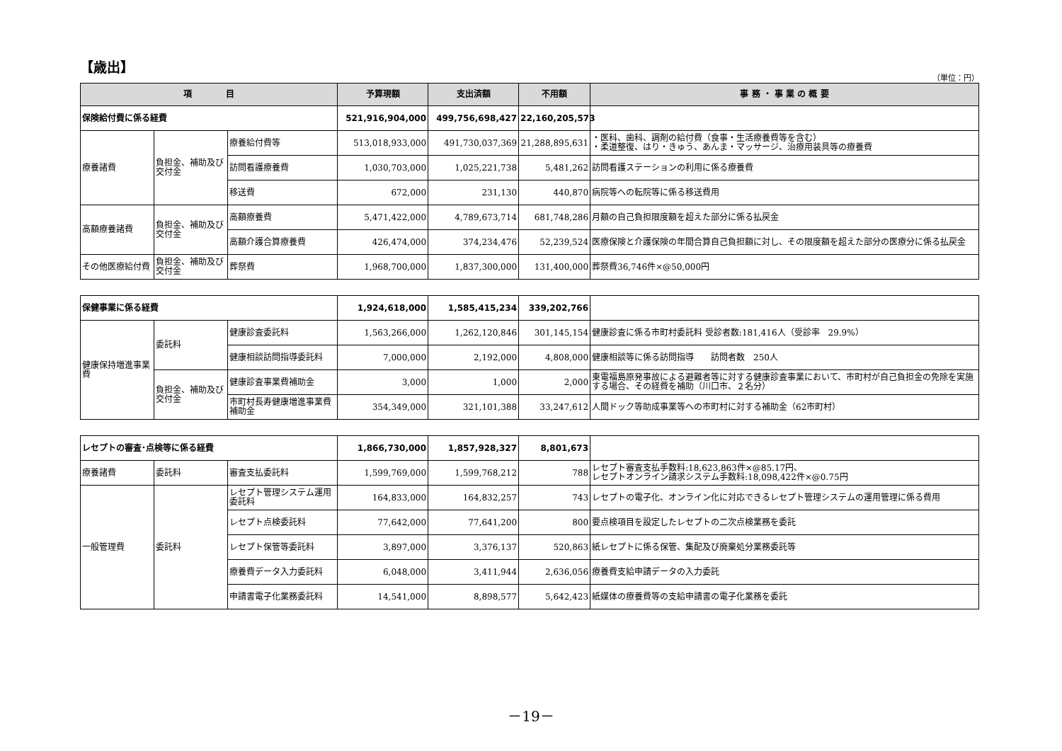【歳出】
（単位：円）
| 項 目 | | | 予算現額 | 支出済額 | 不用額 | 事 務 ・ 事 業 の 概 要 |
| --- | --- | --- | --- | --- | --- | --- |
| 保険給付費に係る経費 | | | 521,916,904,000 | 499,756,698,427 | 22,160,205,573 | |
| 療養諸費 | 負担金、補助及び交付金 | 療養給付費等 | 513,018,933,000 | 491,730,037,369 | 21,288,895,631 | ・医科、歯科、調剤の給付費（食事・生活療養費等を含む） ・柔道整復、はり・きゅう、あんま・マッサージ、治療用装具等の療養費 |
| | | 訪問看護療養費 | 1,030,703,000 | 1,025,221,738 | 5,481,262 | 訪問看護ステーションの利用に係る療養費 |
| | | 移送費 | 672,000 | 231,130 | 440,870 | 病院等への転院等に係る移送費用 |
| 高額療養諸費 | 負担金、補助及び交付金 | 高額療養費 | 5,471,422,000 | 4,789,673,714 | 681,748,286 | 月額の自己負担限度額を超えた部分に係る払戻金 |
| | | 高額介護合算療養費 | 426,474,000 | 374,234,476 | 52,239,524 | 医療保険と介護保険の年間合算自己負担額に対し、その限度額を超えた部分の医療分に係る払戻金 |
| その他医療給付費 | 負担金、補助及び交付金 | 葬祭費 | 1,968,700,000 | 1,837,300,000 | 131,400,000 | 葬祭費36,746件×@50,000円 |
| 保健事業に係る経費 | | | 1,924,618,000 | 1,585,415,234 | 339,202,766 | |
| 健康保持増進事業費 | 委託料 | 健康診査委託料 | 1,563,266,000 | 1,262,120,846 | 301,145,154 | 健康診査に係る市町村委託料 受診者数:181,416人（受診率 29.9%） |
| | | 健康相談訪問指導委託料 | 7,000,000 | 2,192,000 | 4,808,000 | 健康相談等に係る訪問指導 訪問者数 250人 |
| | 負担金、補助及び交付金 | 健康診査事業費補助金 | 3,000 | 1,000 | 2,000 | 東電福島原発事故による避難者等に対する健康診査事業において、市町村が自己負担金の免除を実施する場合、その経費を補助（川口市、２名分） |
| | | 市町村長寿健康増進事業費補助金 | 354,349,000 | 321,101,388 | 33,247,612 | 人間ドック等助成事業等への市町村に対する補助金（62市町村） |
| レセプトの審査･点検等に係る経費 | | | 1,866,730,000 | 1,857,928,327 | 8,801,673 | |
| 療養諸費 | 委託料 | 審査支払委託料 | 1,599,769,000 | 1,599,768,212 | 788 | レセプト審査支払手数料:18,623,863件×@85.17円、 レセプトオンライン請求システム手数料:18,098,422件×@0.75円 |
| 一般管理費 | 委託料 | レセプト管理システム運用委託料 | 164,833,000 | 164,832,257 | 743 | レセプトの電子化、オンライン化に対応できるレセプト管理システムの運用管理に係る費用 |
| | | レセプト点検委託料 | 77,642,000 | 77,641,200 | 800 | 要点検項目を設定したレセプトの二次点検業務を委託 |
| | | レセプト保管等委託料 | 3,897,000 | 3,376,137 | 520,863 | 紙レセプトに係る保管、集配及び廃棄処分業務委託等 |
| | | 療養費データ入力委託料 | 6,048,000 | 3,411,944 | 2,636,056 | 療養費支給申請データの入力委託 |
| | | 申請書電子化業務委託料 | 14,541,000 | 8,898,577 | 5,642,423 | 紙媒体の療養費等の支給申請書の電子化業務を委託 |
－19－